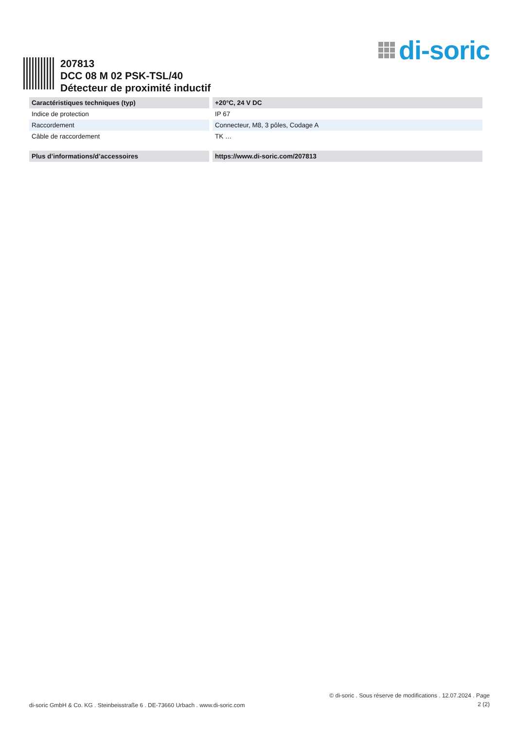di-soric
207813
DCC 08 M 02 PSK-TSL/40
Détecteur de proximité inductif
| Caractéristiques techniques (typ) | +20°C, 24 V DC |
| --- | --- |
| Indice de protection | IP 67 |
| Raccordement | Connecteur, M8, 3 pôles, Codage A |
| Câble de raccordement | TK … |
| Plus d’informations/d’accessoires | https://www.di-soric.com/207813 |
di-soric GmbH & Co. KG . Steinbeisstraße 6 . DE-73660 Urbach . www.di-soric.com
© di-soric . Sous réserve de modifications . 12.07.2024 . Page
2 (2)